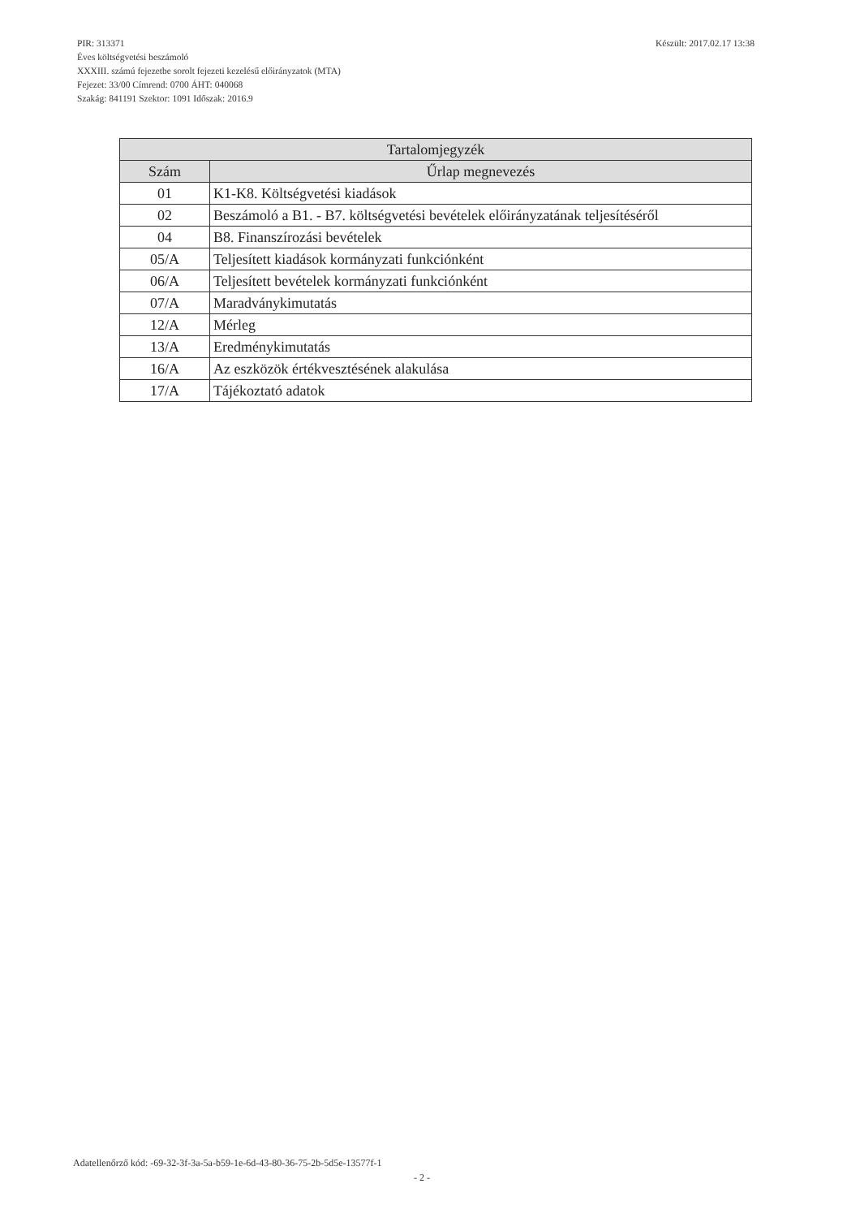Készült: 2017.02.17 13:38 PIR: 313371
Éves költségvetési beszámoló
XXXIII. számú fejezetbe sorolt fejezeti kezelésű előirányzatok (MTA)
Fejezet: 33/00 Címrend: 0700 ÁHT: 040068
Szakág: 841191 Szektor: 1091 Időszak: 2016.9
| Tartalomjegyzék | |
| --- | --- |
| Szám | Űrlap megnevezés |
| 01 | K1-K8. Költségvetési kiadások |
| 02 | Beszámoló a B1. - B7. költségvetési bevételek előirányzatának teljesítéséről |
| 04 | B8. Finanszírozási bevételek |
| 05/A | Teljesített kiadások kormányzati funkciónként |
| 06/A | Teljesített bevételek kormányzati funkciónként |
| 07/A | Maradványkimutatás |
| 12/A | Mérleg |
| 13/A | Eredménykimutatás |
| 16/A | Az eszközök értékvesztésének alakulása |
| 17/A | Tájékoztató adatok |
Adatellenőrző kód: -69-32-3f-3a-5a-b59-1e-6d-43-80-36-75-2b-5d5e-13577f-1
- 2 -